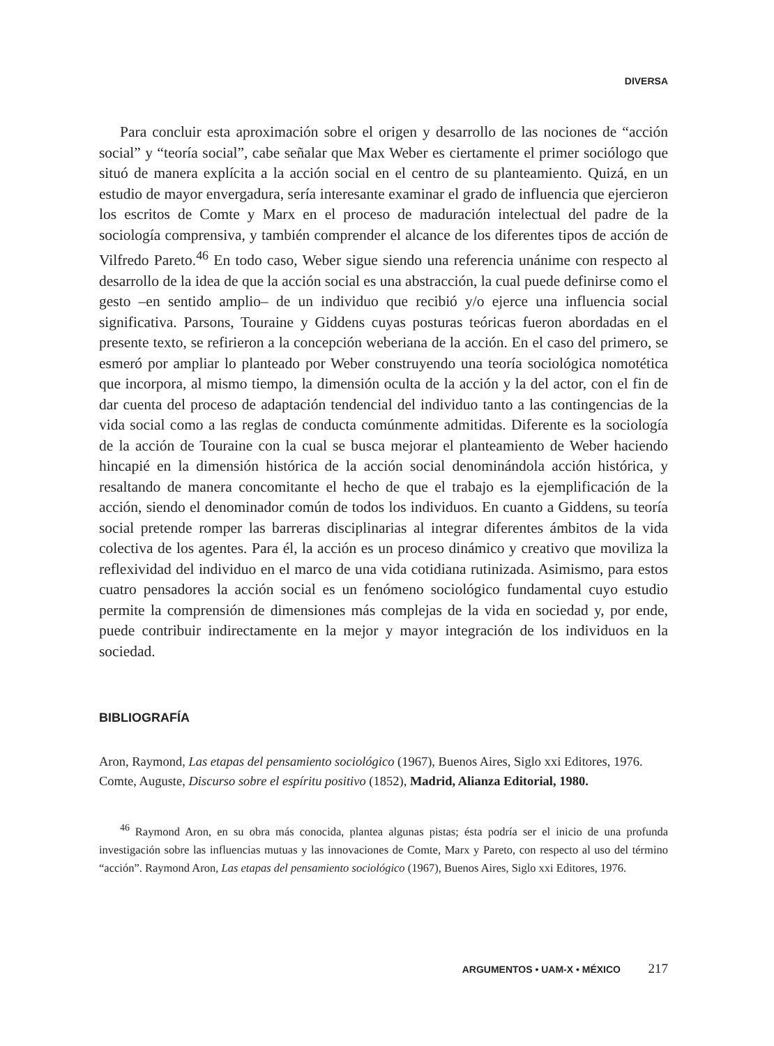DIVERSA
Para concluir esta aproximación sobre el origen y desarrollo de las nociones de “acción social” y “teoría social”, cabe señalar que Max Weber es ciertamente el primer sociólogo que situó de manera explícita a la acción social en el centro de su planteamiento. Quizá, en un estudio de mayor envergadura, sería interesante examinar el grado de influencia que ejercieron los escritos de Comte y Marx en el proceso de maduración intelectual del padre de la sociología comprensiva, y también comprender el alcance de los diferentes tipos de acción de Vilfredo Pareto.<sup>46</sup> En todo caso, Weber sigue siendo una referencia unánime con respecto al desarrollo de la idea de que la acción social es una abstracción, la cual puede definirse como el gesto –en sentido amplio– de un individuo que recibió y/o ejerce una influencia social significativa. Parsons, Touraine y Giddens cuyas posturas teóricas fueron abordadas en el presente texto, se refirieron a la concepción weberiana de la acción. En el caso del primero, se esmeró por ampliar lo planteado por Weber construyendo una teoría sociológica nomotética que incorpora, al mismo tiempo, la dimensión oculta de la acción y la del actor, con el fin de dar cuenta del proceso de adaptación tendencial del individuo tanto a las contingencias de la vida social como a las reglas de conducta comúnmente admitidas. Diferente es la sociología de la acción de Touraine con la cual se busca mejorar el planteamiento de Weber haciendo hincapié en la dimensión histórica de la acción social denominándola acción histórica, y resaltando de manera concomitante el hecho de que el trabajo es la ejemplificación de la acción, siendo el denominador común de todos los individuos. En cuanto a Giddens, su teoría social pretende romper las barreras disciplinarias al integrar diferentes ámbitos de la vida colectiva de los agentes. Para él, la acción es un proceso dinámico y creativo que moviliza la reflexividad del individuo en el marco de una vida cotidiana rutinizada. Asimismo, para estos cuatro pensadores la acción social es un fenómeno sociológico fundamental cuyo estudio permite la comprensión de dimensiones más complejas de la vida en sociedad y, por ende, puede contribuir indirectamente en la mejor y mayor integración de los individuos en la sociedad.
BIBLIOGRAFÍA
Aron, Raymond, Las etapas del pensamiento sociológico (1967), Buenos Aires, Siglo xxi Editores, 1976.
Comte, Auguste, Discurso sobre el espíritu positivo (1852), Madrid, Alianza Editorial, 1980.
<sup>46</sup> Raymond Aron, en su obra más conocida, plantea algunas pistas; ésta podría ser el inicio de una profunda investigación sobre las influencias mutuas y las innovaciones de Comte, Marx y Pareto, con respecto al uso del término “acción”. Raymond Aron, Las etapas del pensamiento sociológico (1967), Buenos Aires, Siglo xxi Editores, 1976.
ARGUMENTOS • UAM-X • MÉXICO 217